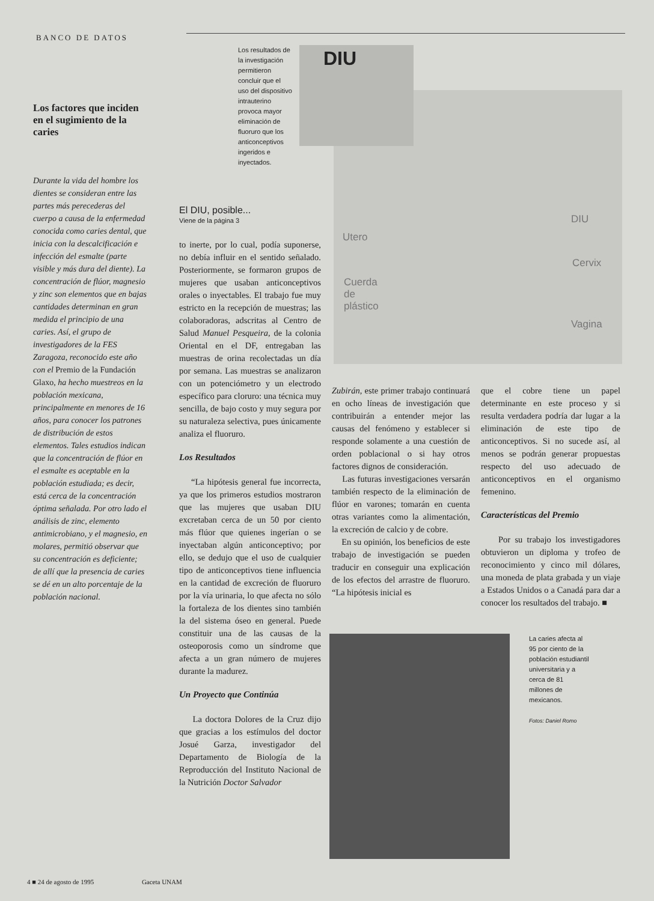BANCO DE DATOS
Los factores que inciden en el sugimiento de la caries
Durante la vida del hombre los dientes se consideran entre las partes más perecederas del cuerpo a causa de la enfermedad conocida como caries dental, que inicia con la descalcificación e infección del esmalte (parte visible y más dura del diente). La concentración de flúor, magnesio y zinc son elementos que en bajas cantidades determinan en gran medida el principio de una caries. Así, el grupo de investigadores de la FES Zaragoza, reconocido este año con el Premio de la Fundación Glaxo, ha hecho muestreos en la población mexicana, principalmente en menores de 16 años, para conocer los patrones de distribución de estos elementos. Tales estudios indican que la concentración de flúor en el esmalte es aceptable en la población estudiada; es decir, está cerca de la concentración óptima señalada. Por otro lado el análisis de zinc, elemento antimicrobiano, y el magnesio, en molares, permitió observar que su concentración es deficiente; de allí que la presencia de caries se dé en un alto porcentaje de la población nacional.
Los resultados de la investigación permitieron concluir que el uso del dispositivo intrauterino provoca mayor eliminación de fluoruro que los anticonceptivos ingeridos e inyectados.
El DIU, posible...
Viene de la página 3
to inerte, por lo cual, podía suponerse, no debía influir en el sentido señalado. Posteriormente, se formaron grupos de mujeres que usaban anticonceptivos orales o inyectables. El trabajo fue muy estricto en la recepción de muestras; las colaboradoras, adscritas al Centro de Salud Manuel Pesqueira, de la colonia Oriental en el DF, entregaban las muestras de orina recolectadas un día por semana. Las muestras se analizaron con un potenciómetro y un electrodo específico para cloruro: una técnica muy sencilla, de bajo costo y muy segura por su naturaleza selectiva, pues únicamente analiza el fluoruro.
Los Resultados
“La hipótesis general fue incorrecta, ya que los primeros estudios mostraron que las mujeres que usaban DIU excretaban cerca de un 50 por ciento más flúor que quienes ingerían o se inyectaban algún anticonceptivo; por ello, se dedujo que el uso de cualquier tipo de anticonceptivos tiene influencia en la cantidad de excreción de fluoruro por la vía urinaria, lo que afecta no sólo la fortaleza de los dientes sino también la del sistema óseo en general. Puede constituir una de las causas de la osteoporosis como un síndrome que afecta a un gran número de mujeres durante la madurez.
Un Proyecto que Continúa
La doctora Dolores de la Cruz dijo que gracias a los estímulos del doctor Josué Garza, investigador del Departamento de Biología de la Reproducción del Instituto Nacional de la Nutrición Doctor Salvador
DIU
Utero
DIU
Cervix
Cuerda
de
plástico
Vagina
Zubirán, este primer trabajo continuará en ocho líneas de investigación que contribuirán a entender mejor las causas del fenómeno y establecer si responde solamente a una cuestión de orden poblacional o si hay otros factores dignos de consideración.
Las futuras investigaciones versarán también respecto de la eliminación de flúor en varones; tomarán en cuenta otras variantes como la alimentación, la excreción de calcio y de cobre.
En su opinión, los beneficios de este trabajo de investigación se pueden traducir en conseguir una explicación de los efectos del arrastre de fluoruro. “La hipótesis inicial es
que el cobre tiene un papel determinante en este proceso y si resulta verdadera podría dar lugar a la eliminación de este tipo de anticonceptivos. Si no sucede así, al menos se podrán generar propuestas respecto del uso adecuado de anticonceptivos en el organismo femenino.
Características del Premio
Por su trabajo los investigadores obtuvieron un diploma y trofeo de reconocimiento y cinco mil dólares, una moneda de plata grabada y un viaje a Estados Unidos o a Canadá para dar a conocer los resultados del trabajo. ■
La caries afecta al 95 por ciento de la población estudiantil universitaria y a cerca de 81 millones de mexicanos.
Fotos: Daniel Romo
4 ■ 24 de agosto de 1995 Gaceta UNAM